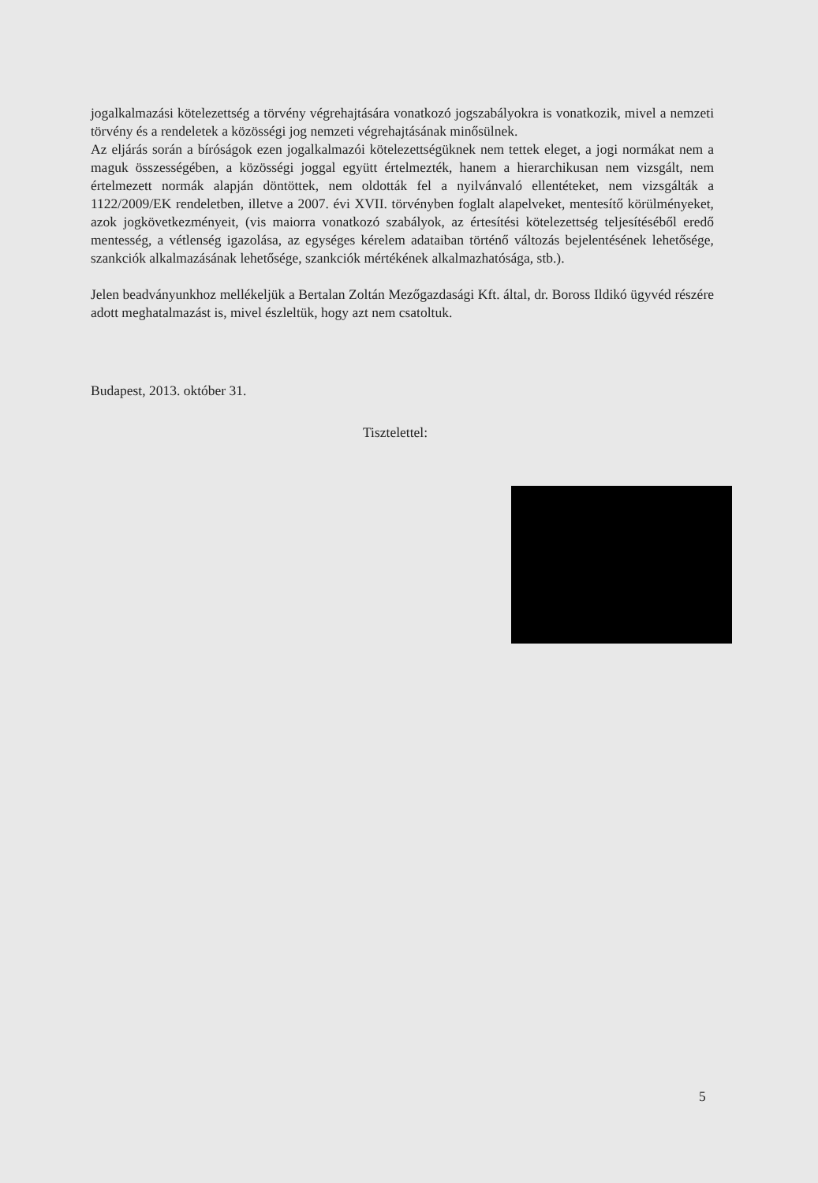jogalkalmazási kötelezettség a törvény végrehajtására vonatkozó jogszabályokra is vonatkozik, mivel a nemzeti törvény és a rendeletek a közösségi jog nemzeti végrehajtásának minősülnek.
Az eljárás során a bíróságok ezen jogalkalmazói kötelezettségüknek nem tettek eleget, a jogi normákat nem a maguk összességében, a közösségi joggal együtt értelmezték, hanem a hierarchikusan nem vizsgált, nem értelmezett normák alapján döntöttek, nem oldották fel a nyilvánvaló ellentéteket, nem vizsgálták a 1122/2009/EK rendeletben, illetve a 2007. évi XVII. törvényben foglalt alapelveket, mentesítő körülményeket, azok jogkövetkezményeit, (vis maiorra vonatkozó szabályok, az értesítési kötelezettség teljesítéséből eredő mentesség, a vétlenség igazolása, az egységes kérelem adataiban történő változás bejelentésének lehetősége, szankciók alkalmazásának lehetősége, szankciók mértékének alkalmazhatósága, stb.).
Jelen beadványunkhoz mellékeljük a Bertalan Zoltán Mezőgazdasági Kft. által, dr. Boross Ildikó ügyvéd részére adott meghatalmazást is, mivel észleltük, hogy azt nem csatoltuk.
Budapest, 2013. október 31.
Tisztelettel:
5